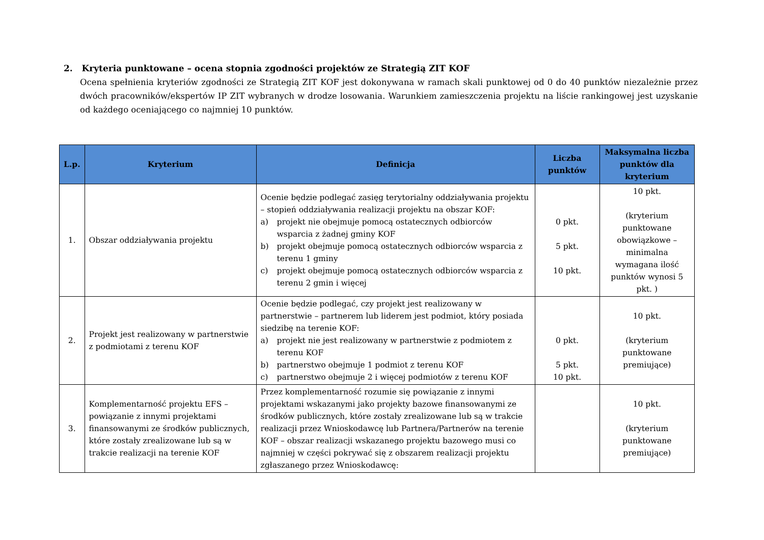2. Kryteria punktowane – ocena stopnia zgodności projektów ze Strategią ZIT KOF
Ocena spełnienia kryteriów zgodności ze Strategią ZIT KOF jest dokonywana w ramach skali punktowej od 0 do 40 punktów niezależnie przez dwóch pracowników/ekspertów IP ZIT wybranych w drodze losowania. Warunkiem zamieszczenia projektu na liście rankingowej jest uzyskanie od każdego oceniającego co najmniej 10 punktów.
| L.p. | Kryterium | Definicja | Liczba punktów | Maksymalna liczba punktów dla kryterium |
| --- | --- | --- | --- | --- |
| 1. | Obszar oddziaływania projektu | Ocenie będzie podlegać zasięg terytorialny oddziaływania projektu – stopień oddziaływania realizacji projektu na obszar KOF: a) projekt nie obejmuje pomocą ostatecznych odbiorców wsparcia z żadnej gminy KOF b) projekt obejmuje pomocą ostatecznych odbiorców wsparcia z terenu 1 gminy c) projekt obejmuje pomocą ostatecznych odbiorców wsparcia z terenu 2 gmin i więcej | 0 pkt. 5 pkt. 10 pkt. | 10 pkt. (kryterium punktowane obowiązkowe – minimalna wymagana ilość punktów wynosi 5 pkt. ) |
| 2. | Projekt jest realizowany w partnerstwie z podmiotami z terenu KOF | Ocenie będzie podlegać, czy projekt jest realizowany w partnerstwie – partnerem lub liderem jest podmiot, który posiada siedzibę na terenie KOF: a) projekt nie jest realizowany w partnerstwie z podmiotem z terenu KOF b) partnerstwo obejmuje 1 podmiot z terenu KOF c) partnerstwo obejmuje 2 i więcej podmiotów z terenu KOF | 0 pkt. 5 pkt. 10 pkt. | 10 pkt. (kryterium punktowane premiujące) |
| 3. | Komplementarność projektu EFS – powiązanie z innymi projektami finansowanymi ze środków publicznych, które zostały zrealizowane lub są w trakcie realizacji na terenie KOF | Przez komplementarność rozumie się powiązanie z innymi projektami wskazanymi jako projekty bazowe finansowanymi ze środków publicznych, które zostały zrealizowane lub są w trakcie realizacji przez Wnioskodawcę lub Partnera/Partnerów na terenie KOF – obszar realizacji wskazanego projektu bazowego musi co najmniej w części pokrywać się z obszarem realizacji projektu zgłaszanego przez Wnioskodawcę: | | 10 pkt. (kryterium punktowane premiujące) |